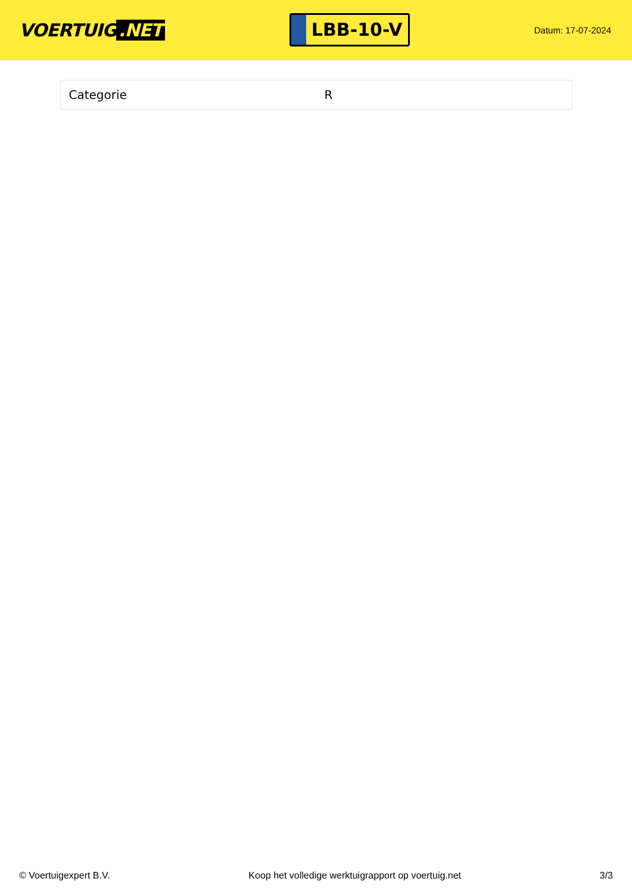VOERTUIG.NET
LBB-10-V
Datum: 17-07-2024
| Categorie | R |
© Voertuigexpert B.V. Koop het volledige werktuigrapport op voertuig.net 3/3